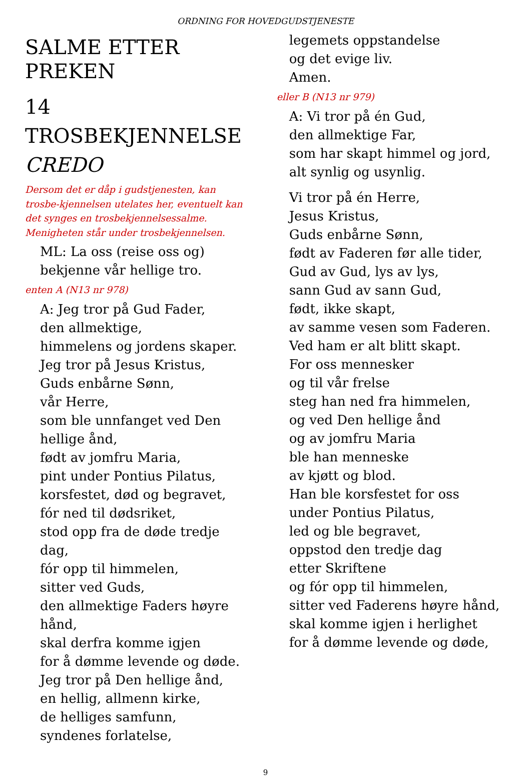ORDNING FOR HOVEDGUDSTJENESTE
SALME ETTER PREKEN
14 TROSBEKJENNELSE
CREDO
Dersom det er dåp i gudstjenesten, kan trosbe-kjennelsen utelates her, eventuelt kan det synges en trosbekjennelsessalme. Menigheten står under trosbekjennelsen.
ML: La oss (reise oss og)
bekjenne vår hellige tro.
enten A (N13 nr 978)
A: Jeg tror på Gud Fader,
den allmektige,
himmelens og jordens skaper.
Jeg tror på Jesus Kristus,
Guds enbårne Sønn,
vår Herre,
som ble unnfanget ved Den
hellige ånd,
født av jomfru Maria,
pint under Pontius Pilatus,
korsfestet, død og begravet,
fór ned til dødsriket,
stod opp fra de døde tredje dag,
fór opp til himmelen,
sitter ved Guds,
den allmektige Faders høyre
hånd,
skal derfra komme igjen
for å dømme levende og døde.
Jeg tror på Den hellige ånd,
en hellig, allmenn kirke,
de helliges samfunn,
syndenes forlatelse,
legemets oppstandelse
og det evige liv.
Amen.
eller B (N13 nr 979)
A: Vi tror på én Gud,
den allmektige Far,
som har skapt himmel og jord,
alt synlig og usynlig.
Vi tror på én Herre,
Jesus Kristus,
Guds enbårne Sønn,
født av Faderen før alle tider,
Gud av Gud, lys av lys,
sann Gud av sann Gud,
født, ikke skapt,
av samme vesen som Faderen.
Ved ham er alt blitt skapt.
For oss mennesker
og til vår frelse
steg han ned fra himmelen,
og ved Den hellige ånd
og av jomfru Maria
ble han menneske
av kjøtt og blod.
Han ble korsfestet for oss
under Pontius Pilatus,
led og ble begravet,
oppstod den tredje dag
etter Skriftene
og fór opp til himmelen,
sitter ved Faderens høyre hånd,
skal komme igjen i herlighet
for å dømme levende og døde,
9